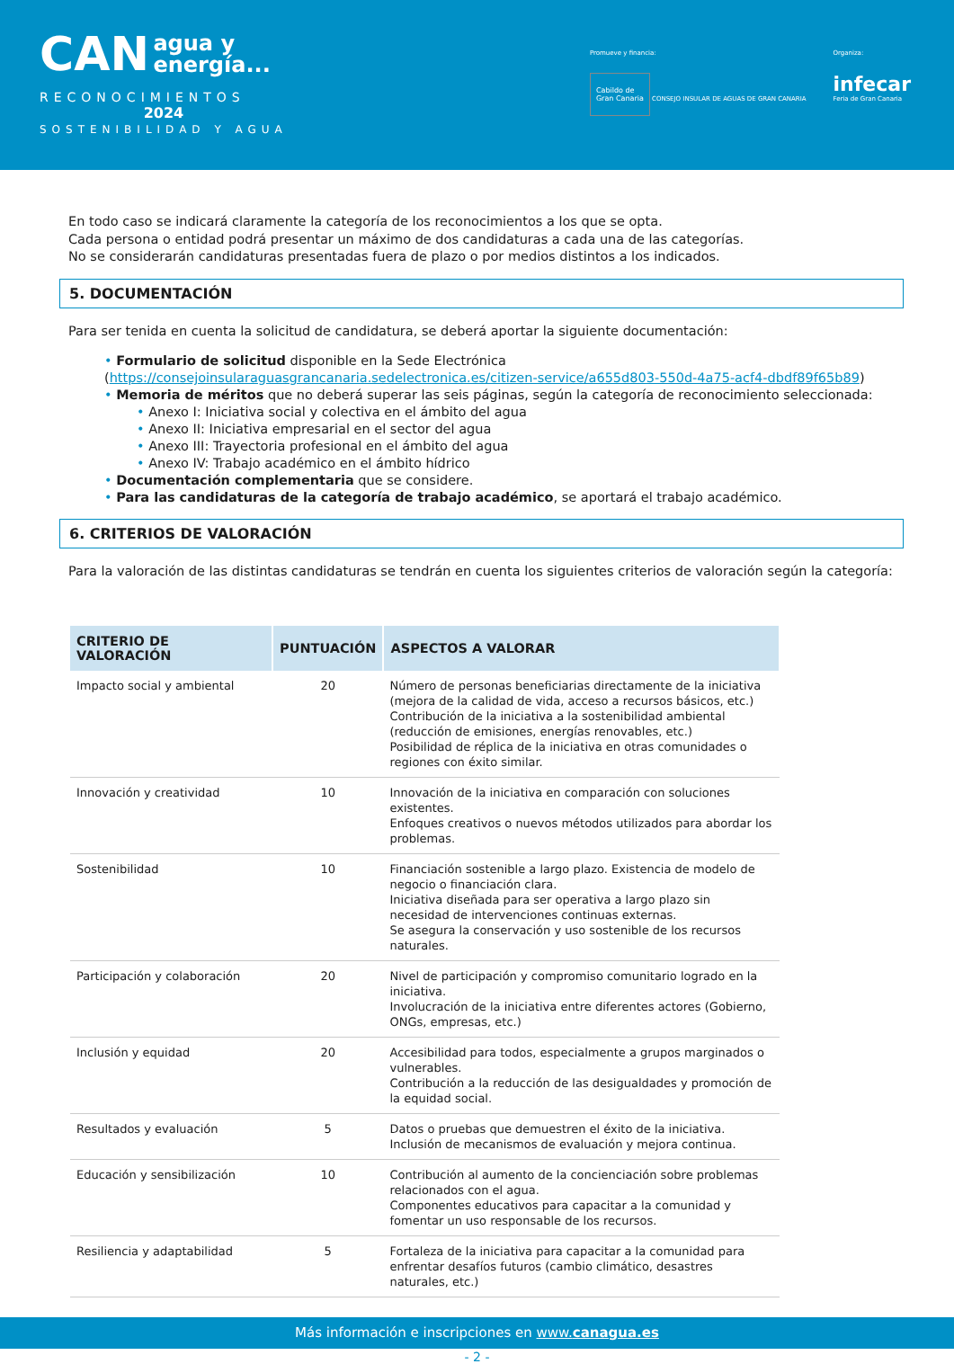CAN agua y
energía...
RECONOCIMIENTOS
2024
SOSTENIBILIDAD Y AGUA
Promueve y financia:
Cabildo de
Gran Canaria CONSEJO INSULAR DE AGUAS DE GRAN CANARIA
Organiza:
infecar
Feria de Gran Canaria
En todo caso se indicará claramente la categoría de los reconocimientos a los que se opta.
Cada persona o entidad podrá presentar un máximo de dos candidaturas a cada una de las categorías.
No se considerarán candidaturas presentadas fuera de plazo o por medios distintos a los indicados.
5. DOCUMENTACIÓN
Para ser tenida en cuenta la solicitud de candidatura, se deberá aportar la siguiente documentación:
• Formulario de solicitud disponible en la Sede Electrónica (https://consejoinsularaguasgrancanaria.sedelectronica.es/citizen-service/a655d803-550d-4a75-acf4-dbdf89f65b89)
• Memoria de méritos que no deberá superar las seis páginas, según la categoría de reconocimiento seleccionada:
• Anexo I: Iniciativa social y colectiva en el ámbito del agua
• Anexo II: Iniciativa empresarial en el sector del agua
• Anexo III: Trayectoria profesional en el ámbito del agua
• Anexo IV: Trabajo académico en el ámbito hídrico
• Documentación complementaria que se considere.
• Para las candidaturas de la categoría de trabajo académico, se aportará el trabajo académico.
6. CRITERIOS DE VALORACIÓN
Para la valoración de las distintas candidaturas se tendrán en cuenta los siguientes criterios de valoración según la categoría:
| CRITERIO DE VALORACIÓN | PUNTUACIÓN | ASPECTOS A VALORAR |
| --- | --- | --- |
| Impacto social y ambiental | 20 | Número de personas beneficiarias directamente de la iniciativa (mejora de la calidad de vida, acceso a recursos básicos, etc.) Contribución de la iniciativa a la sostenibilidad ambiental (reducción de emisiones, energías renovables, etc.) Posibilidad de réplica de la iniciativa en otras comunidades o regiones con éxito similar. |
| Innovación y creatividad | 10 | Innovación de la iniciativa en comparación con soluciones existentes. Enfoques creativos o nuevos métodos utilizados para abordar los problemas. |
| Sostenibilidad | 10 | Financiación sostenible a largo plazo. Existencia de modelo de negocio o financiación clara. Iniciativa diseñada para ser operativa a largo plazo sin necesidad de intervenciones continuas externas. Se asegura la conservación y uso sostenible de los recursos naturales. |
| Participación y colaboración | 20 | Nivel de participación y compromiso comunitario logrado en la iniciativa. Involucración de la iniciativa entre diferentes actores (Gobierno, ONGs, empresas, etc.) |
| Inclusión y equidad | 20 | Accesibilidad para todos, especialmente a grupos marginados o vulnerables. Contribución a la reducción de las desigualdades y promoción de la equidad social. |
| Resultados y evaluación | 5 | Datos o pruebas que demuestren el éxito de la iniciativa. Inclusión de mecanismos de evaluación y mejora continua. |
| Educación y sensibilización | 10 | Contribución al aumento de la concienciación sobre problemas relacionados con el agua. Componentes educativos para capacitar a la comunidad y fomentar un uso responsable de los recursos. |
| Resiliencia y adaptabilidad | 5 | Fortaleza de la iniciativa para capacitar a la comunidad para enfrentar desafíos futuros (cambio climático, desastres naturales, etc.) |
- 2 -
Más información e inscripciones en www.canagua.es